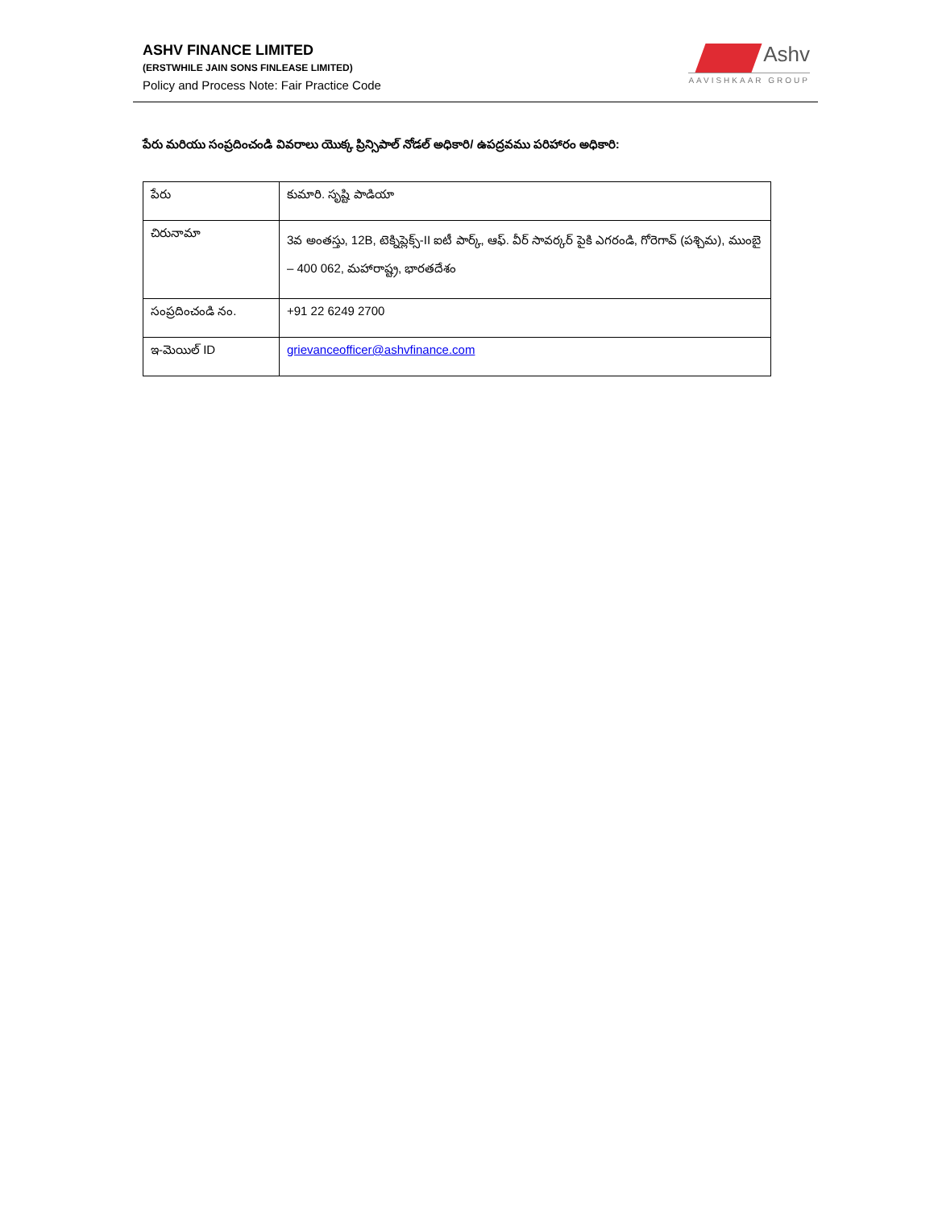ASHV FINANCE LIMITED
(ERSTWHILE JAIN SONS FINLEASE LIMITED)
Policy and Process Note: Fair Practice Code
Ashv
AAVISHKAAR GROUP
పేరు మరియు సంప్రదించండి వివరాలు యొక్క ప్రిన్సిపాల్ నోడల్ అధికారి/ ఉపద్రవము పరిహారం అధికారి:
| పేరు | కుమారి. సృష్టి పాడియా |
| చిరునామా | 3వ అంతస్తు, 12B, టెక్నిప్లెక్స్-II ఐటీ పార్క్, ఆఫ్. వీర్ సావర్కర్ పైకి ఎగరండి, గోరెగావ్ (పశ్చిమ), ముంబై – 400 062, మహారాష్ట్ర, భారతదేశం |
| సంప్రదించండి నం. | +91 22 6249 2700 |
| ఇ-మెయిల్ ID | grievanceofficer@ashvfinance.com |